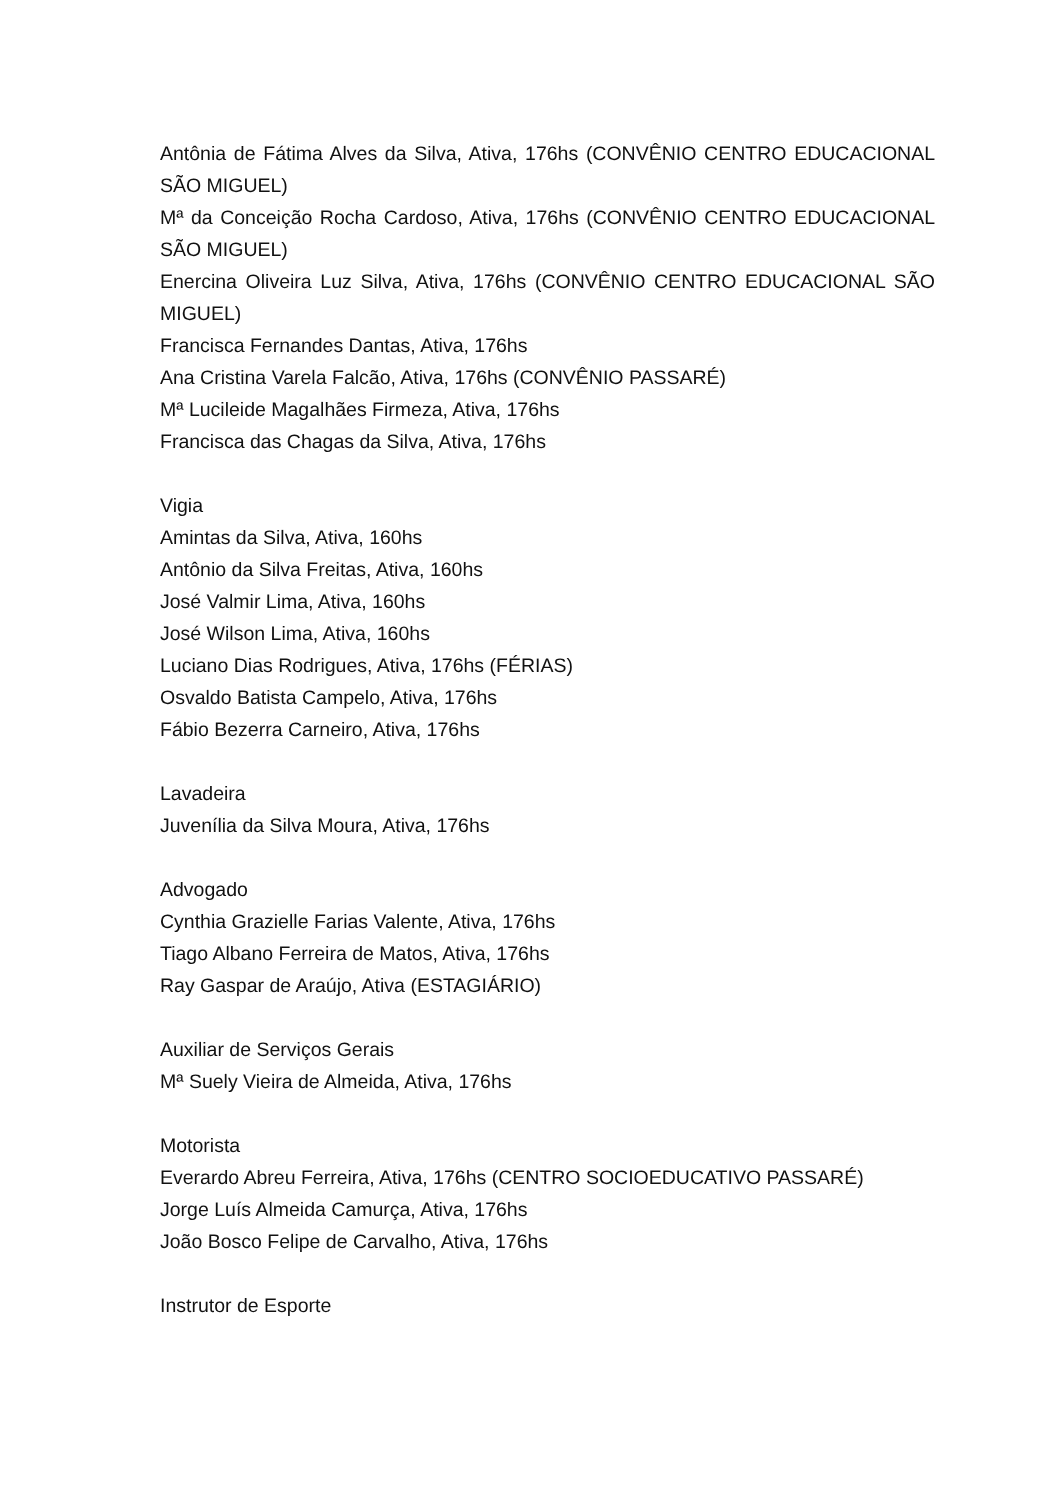Antônia de Fátima Alves da Silva, Ativa, 176hs (CONVÊNIO CENTRO EDUCACIONAL SÃO MIGUEL)
Mª da Conceição Rocha Cardoso, Ativa, 176hs (CONVÊNIO CENTRO EDUCACIONAL SÃO MIGUEL)
Enercina Oliveira Luz Silva, Ativa, 176hs (CONVÊNIO CENTRO EDUCACIONAL SÃO MIGUEL)
Francisca Fernandes Dantas, Ativa, 176hs
Ana Cristina Varela Falcão, Ativa, 176hs (CONVÊNIO PASSARÉ)
Mª Lucileide Magalhães Firmeza, Ativa, 176hs
Francisca das Chagas da Silva, Ativa, 176hs
Vigia
Amintas da Silva, Ativa, 160hs
Antônio da Silva Freitas, Ativa, 160hs
José Valmir Lima, Ativa, 160hs
José Wilson Lima, Ativa, 160hs
Luciano Dias Rodrigues, Ativa, 176hs (FÉRIAS)
Osvaldo Batista Campelo, Ativa, 176hs
Fábio Bezerra Carneiro, Ativa, 176hs
Lavadeira
Juvenília da Silva Moura, Ativa, 176hs
Advogado
Cynthia Grazielle Farias Valente, Ativa, 176hs
Tiago Albano Ferreira de Matos, Ativa, 176hs
Ray Gaspar de Araújo, Ativa (ESTAGIÁRIO)
Auxiliar de Serviços Gerais
Mª Suely Vieira de Almeida, Ativa, 176hs
Motorista
Everardo Abreu Ferreira, Ativa, 176hs (CENTRO SOCIOEDUCATIVO PASSARÉ)
Jorge Luís Almeida Camurça, Ativa, 176hs
João Bosco Felipe de Carvalho, Ativa, 176hs
Instrutor de Esporte